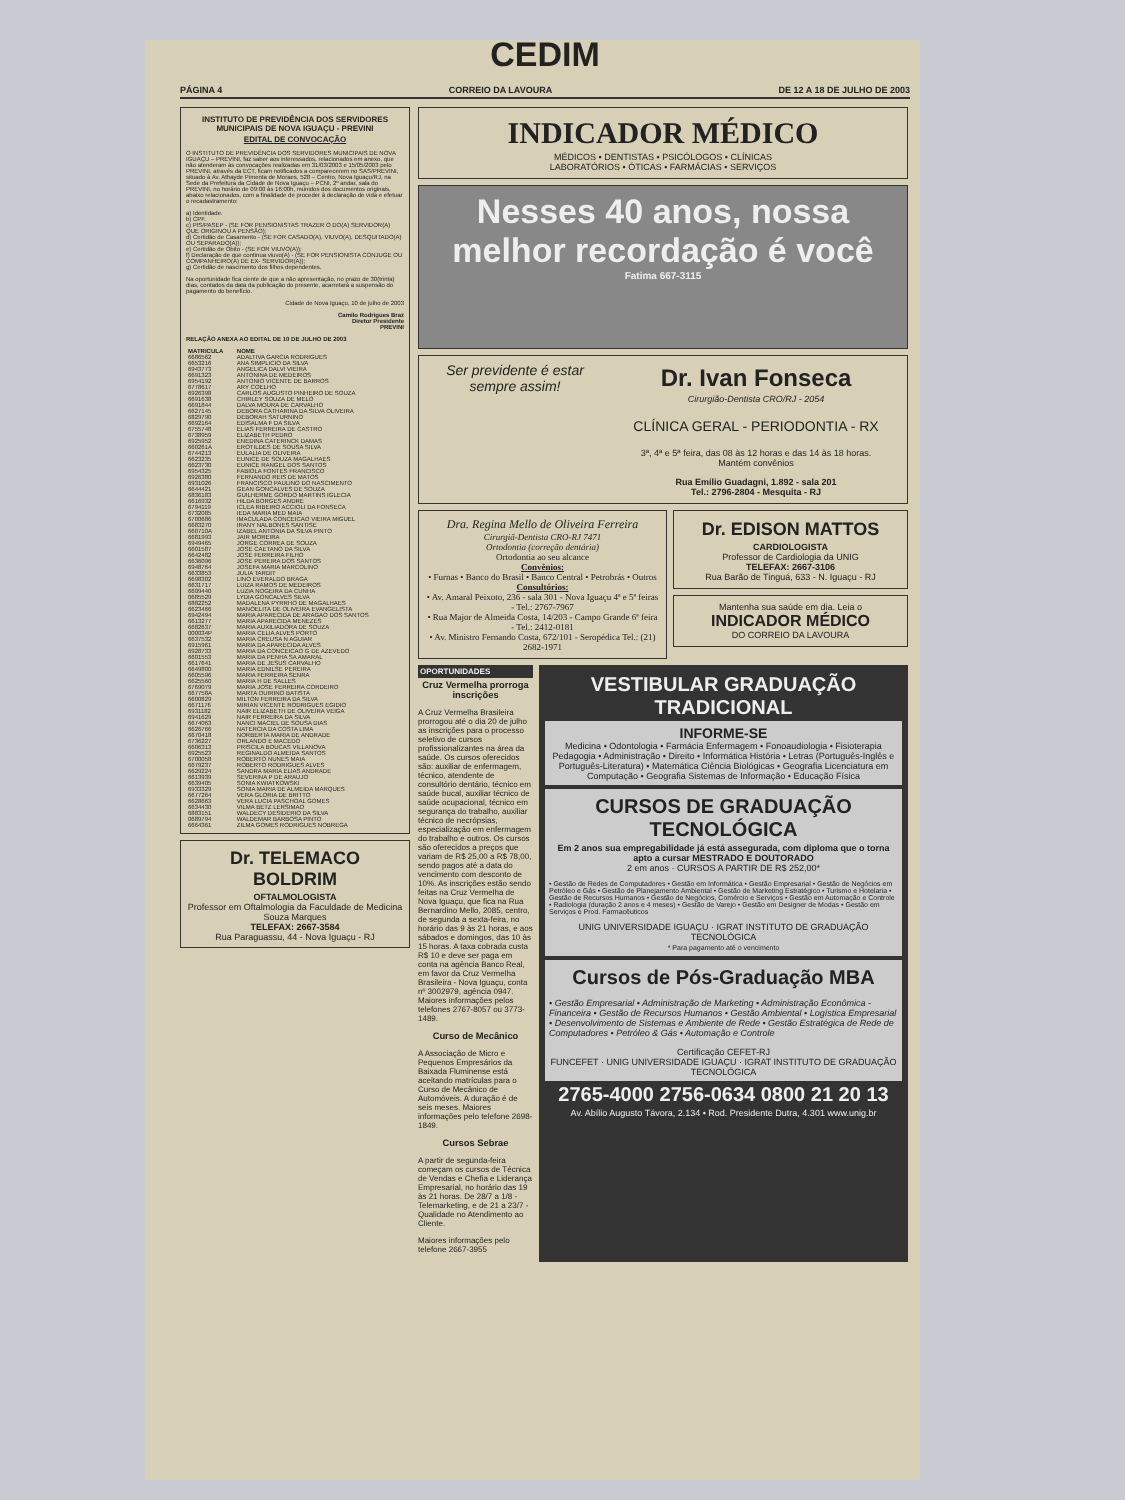CEDIM
PÁGINA 4 CORREIO DA LAVOURA DE 12 A 18 DE JULHO DE 2003
INSTITUTO DE PREVIDÊNCIA DOS SERVIDORES MUNICIPAIS DE NOVA IGUAÇU - PREVINI
EDITAL DE CONVOCAÇÃO
O INSTITUTO DE PREVIDÊNCIA DOS SERVIDORES MUNICIPAIS DE NOVA IGUAÇU – PREVINI, faz saber aos interessados, relacionados em anexo, que não atenderam às convocações realizadas em 31/03/2003 e 15/05/2003 pelo PREVINI, através da ECT, ficam notificados a comparecerem no SAS/PREVINI, situado à Av. Athayde Pimenta de Moraes, 528 – Centro, Nova Iguaçu/RJ, na Sede da Prefeitura da Cidade de Nova Iguaçu – PCNI, 2º andar, sala do PREVINI, no horário de 09:00 às 16:00h, munidos dos documentos originais, abaixo relacionados, com a finalidade de proceder à declaração de vida e efetuar o recadastramento:
a) Identidade.
b) CPF.
c) PIS/PASEP - (SE FOR PENSIONISTAS TRAZER O DO(A) SERVIDOR(A) QUE ORIGINOU A PENSÃO);
d) Certidão de Casamento - (SE FOR CASADO(A), VIUVO(A), DESQUITADO(A) OU SEPARADO(A));
e) Certidão de Óbito - (SE FOR VIUVO(A));
f) Declaração de que continua viuvo(A) - (SE FOR PENSIONISTA CONJUGE OU COMPANHEIRO(A) DE EX- SERVIDOR(A));
g) Certidão de nascimento dos filhos dependentes.
Na oportunidade fica ciente de que a não apresentação, no prazo de 30(trinta) dias, contados da data da publicação do presente, acarretará a suspensão do pagamento do benefício.
Cidade de Nova Iguaçu, 10 de julho de 2003
Camilo Rodrigues Braz
Diretor Presidente
PREVINI
RELAÇÃO ANEXA AO EDITAL DE 10 DE JULHO DE 2003
| MATRICULA | NOME |
| --- | --- |
| 6686562 | ADALTIVA GARCIA RODRIGUES |
| 6653216 | ANA SIMPLICIO DA SILVA |
| 6943773 | ANGELICA DALVI VIEIRA |
| 6691323 | ANTONINA DE MEDEIROS |
| 6954192 | ANTONIO VICENTE DE BARROS |
| 6778617 | ARY COELHO |
| 6926398 | CARLOS AUGUSTO PINHEIRO DE SOUZA |
| 6691638 | CHIRLEY SOUZA DE MELO |
| 6691844 | DALVA MOURA DE CARVALHO |
| 6627145 | DEBORA CATHARINA DA SILVA OLIVEIRA |
| 6829790 | DEBORAH SATURNINO |
| 6692164 | EDISALMA F DA SILVA |
| 6755748 | ELIAS FERREIRA DE CASTRO |
| 6738959 | ELIZABETH PEDRO |
| 6925952 | ENEDINA CATERINCK DAMAS |
| 660261A | EROTILDES DE SOUSA SILVA |
| 6744213 | EULALIA DE OLIVEIRA |
| 6623235 | EUNICE DE SOUZA MAGALHAES |
| 6623730 | EUNICE RANGEL DOS SANTOS |
| 6954325 | FABIOLA FONTES FRANCISCO |
| 6926380 | FERNANDO REIS DE MATOS |
| 6931026 | FRANCISCO PAULINO DO NASCIMENTO |
| 6644421 | GEAN GONCALVES DE SOUZA |
| 6836183 | GUILHERME GORDO MARTINS IGLECIA |
| 6616932 | HILDA BORGES ANDRE |
| 6794119 | ICLEA RIBEIRO ACCIOLI DA FONSECA |
| 6732085 | IEDA MARIA MED MAIA |
| 6700686 | IMACULADA CONCEICAO VIEIRA MIGUEL |
| 6683270 | IRANY NALBONES SANTISE |
| 660710A | IZABEL ANTONIA DA SILVA PINTO |
| 6681993 | JAIR MOREIRA |
| 6949465 | JORGE CORREA DE SOUZA |
| 6601587 | JOSE CAETANO DA SILVA |
| 6642482 | JOSE FERREIRA FILHO |
| 6636096 | JOSE PEREIRA DOS SANTOS |
| 6948764 | JOSEFA MARIA MARCOLINO |
| 6633853 | JULIA TARDIT |
| 6698302 | LINO EVERALDO BRAGA |
| 6631717 | LUIZA RAMOS DE MEDEIROS |
| 6609440 | LUZIA NOGEIRA DA CUNHA |
| 0685529 | LYDIA GONCALVES SILVA |
| 6882252 | MADALENA PYRRHO DE MAGALHAES |
| 6623466 | MANOELITA DE OLIVEIRA EVANGELISTA |
| 6942494 | MARIA APARECIDA DE ARAGAO DOS SANTOS |
| 6613277 | MARIA APARECIDA MENEZES |
| 6682637 | MARIA AUXILIADORA DE SOUZA |
| 000034P | MARIA CELIA ALVES PORTO |
| 6637532 | MARIA CREUSA N AGUIAR |
| 6915961 | MARIA DA APARECIDA ALVES |
| 6928733 | MARIA DA CONCEICAO G DE AZEVEDO |
| 6601553 | MARIA DA PENHA SA AMARAL |
| 6617641 | MARIA DE JESUS CARVALHO |
| 6649800 | MARIA EDNILSE PEREIRA |
| 6605596 | MARIA FERREIRA SENRA |
| 6625560 | MARIA H DE SALLES |
| 6769079 | MARIA JOSE FERREIRA CORDEIRO |
| 667758A | MARTA OUIRINO BATISTA |
| 6600829 | MILTON FERREIRA DA SILVA |
| 6671176 | MIRIAN VICENTE RODRIGUES EGIDIO |
| 6931182 | NAIR ELIZABETH DE OLIVEIRA VEIGA |
| 6941629 | NAIR FERREIRA DA SILVA |
| 6674063 | NANCI MACIEL DE SOUSA DIAS |
| 6626766 | NATERCIA DA COSTA LIMA |
| 6670418 | NORBERTA MARIA DE ANDRADE |
| 6736227 | ORLANDO E MACEDO |
| 6606313 | PRISCILA BOUCAS VILLANOVA |
| 6925523 | REGINALDO ALMEIDA SANTOS |
| 6700058 | ROBERTO NUNES MAIA |
| 6679237 | ROBERTO RODRIGUES ALVES |
| 6629224 | SANDRA MARIA ELIAS ANDRADE |
| 6613939 | SEVERINA P DE ARAUJO |
| 6639405 | SONIA KWIATKOWSKI |
| 6933329 | SONIA MARIA DE ALMEIDA MARQUES |
| 6677264 | VERA GLORIA DE BRITTO |
| 6628663 | VERA LUCIA PASCHOAL GOMES |
| 6634430 | VILMA BETZ LERSIMAO |
| 6883151 | WALDECY DESIDERIO DA SILVA |
| 0689794 | WALDEMAR BARBOSA PINTO |
| 6664361 | ZILMA GOMES RODRIGUES NOBREGA |
Dr. TELEMACO BOLDRIM
OFTALMOLOGISTA
Professor em Oftalmologia da Faculdade de Medicina Souza Marques
TELEFAX: 2667-3584
Rua Paraguassu, 44 - Nova Iguaçu - RJ
INDICADOR MÉDICO
MÉDICOS • DENTISTAS • PSICÓLOGOS • CLÍNICAS
LABORATÓRIOS • ÓTICAS • FARMÁCIAS • SERVIÇOS
Nesses 40 anos, nossa melhor recordação é você
Fatima 667-3115
Ser previdente é estar sempre assim!
Dr. Ivan Fonseca
Cirurgião-Dentista CRO/RJ - 2054
CLÍNICA GERAL - PERIODONTIA - RX
3ª, 4ª e 5ª feira, das 08 às 12 horas e das 14 às 18 horas.
Mantém convênios
Rua Emílio Guadagni, 1.892 - sala 201
Tel.: 2796-2804 - Mesquita - RJ
Dra. Regina Mello de Oliveira Ferreira
Cirurgiã-Dentista CRO-RJ 7471
Ortodontia (correção dentária)
Ortodontia ao seu alcance
Convênios:
• Furnas • Banco do Brasil • Banco Central • Petrobrás • Outros
Consultórios:
• Av. Amaral Peixoto, 236 - sala 301 - Nova Iguaçu 4ª e 5ª feiras - Tel.: 2767-7967
• Rua Major de Almeida Costa, 14/203 - Campo Grande 6ª feira - Tel.: 2412-0181
• Av. Ministro Fernando Costa, 672/101 - Seropédica Tel.: (21) 2682-1971
Dr. EDISON MATTOS
CARDIOLOGISTA
Professor de Cardiologia da UNIG
TELEFAX: 2667-3106
Rua Barão de Tinguá, 633 - N. Iguaçu - RJ
Mantenha sua saúde em dia. Leia o
INDICADOR MÉDICO
DO CORREIO DA LAVOURA
OPORTUNIDADES
Cruz Vermelha prorroga inscrições
A Cruz Vermelha Brasileira prorrogou até o dia 20 de julho as inscrições para o processo seletivo de cursos profissionalizantes na área da saúde. Os cursos oferecidos são: auxiliar de enfermagem, técnico, atendente de consultório dentário, técnico em saúde bucal, auxiliar técnico de saúde ocupacional, técnico em segurança do trabalho, auxiliar técnico de necrópsias, especialização em enfermagem do trabalho e outros. Os cursos são oferecidos a preços que variam de R$ 25,00 a R$ 78,00, sendo pagos até a data do vencimento com desconto de 10%. As inscrições estão sendo feitas na Cruz Vermelha de Nova Iguaçu, que fica na Rua Bernardino Mello, 2085, centro, de segunda a sexta-feira, no horário das 9 às 21 horas, e aos sábados e domingos, das 10 às 15 horas. A taxa cobrada custa R$ 10 e deve ser paga em conta na agência Banco Real, em favor da Cruz Vermelha Brasileira - Nova Iguaçu, conta nº 3002979, agência 0947. Maiores informações pelos telefones 2767-8057 ou 3773-1489.
Curso de Mecânico
A Associação de Micro e Pequenos Empresários da Baixada Fluminense está aceitando matrículas para o Curso de Mecânico de Automóveis. A duração é de seis meses. Maiores informações pelo telefone 2698-1849.
Cursos Sebrae
A partir de segunda-feira começam os cursos de Técnica de Vendas e Chefia e Liderança Empresarial, no horário das 19 às 21 horas. De 28/7 a 1/8 - Telemarketing, e de 21 a 23/7 - Qualidade no Atendimento ao Cliente.
Maiores informações pelo telefone 2667-3955
VESTIBULAR GRADUAÇÃO TRADICIONAL
INFORME-SE
Medicina • Odontologia • Farmácia Enfermagem • Fonoaudiologia • Fisioterapia Pedagogia • Administração • Direito • Informática História • Letras (Português-Inglês e Português-Literatura) • Matemática Ciência Biológicas • Geografia Licenciatura em Computação • Geografia Sistemas de Informação • Educação Física
CURSOS DE GRADUAÇÃO TECNOLÓGICA
Em 2 anos sua empregabilidade já está assegurada, com diploma que o torna apto a cursar MESTRADO E DOUTORADO
2 em anos · CURSOS A PARTIR DE R$ 252,00*
• Gestão de Redes de Computadores • Gestão em Informática • Gestão Empresarial • Gestão de Negócios em Petróleo e Gás • Gestão de Planejamento Ambiental • Gestão de Marketing Estratégico • Turismo e Hotelaria • Gestão de Recursos Humanos • Gestão de Negócios, Comércio e Serviços • Gestão em Automação e Controle • Radiologia (duração 2 anos e 4 meses) • Gestão de Varejo • Gestão em Designer de Modas • Gestão em Serviços e Prod. Farmacêuticos
UNIG UNIVERSIDADE IGUAÇU · IGRAT INSTITUTO DE GRADUAÇÃO TECNOLÓGICA
* Para pagamento até o vencimento
Cursos de Pós-Graduação MBA
• Gestão Empresarial • Administração de Marketing • Administração Econômica - Financeira • Gestão de Recursos Humanos • Gestão Ambiental • Logística Empresarial • Desenvolvimento de Sistemas e Ambiente de Rede • Gestão Estratégica de Rede de Computadores • Petróleo & Gás • Automação e Controle
Certificação CEFET-RJ
FUNCEFET · UNIG UNIVERSIDADE IGUAÇU · IGRAT INSTITUTO DE GRADUAÇÃO TECNOLÓGICA
2765-4000 2756-0634 0800 21 20 13
Av. Abílio Augusto Távora, 2.134 • Rod. Presidente Dutra, 4.301 www.unig.br